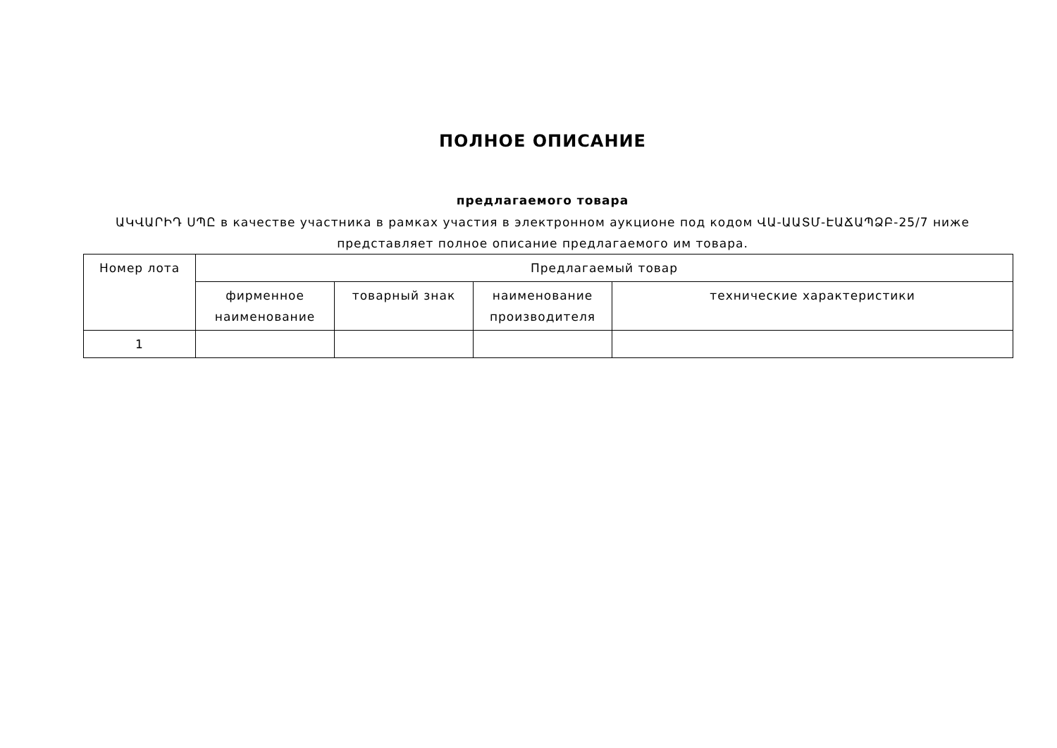ПОЛНОЕ ОПИСАНИЕ
предлагаемого товара
ԱԿՎԱՐԻԴ ՍՊԸ в качестве участника в рамках участия в электронном аукционе под кодом ՎԱ-ԱԱՏՄ-ԷԱՃԱՊՁԲ-25/7 ниже представляет полное описание предлагаемого им товара.
| Номер лота | Предлагаемый товар | | | |
| --- | --- | --- | --- | --- |
| | фирменное наименование | товарный знак | наименование производителя | технические характеристики |
| 1 | | | | |